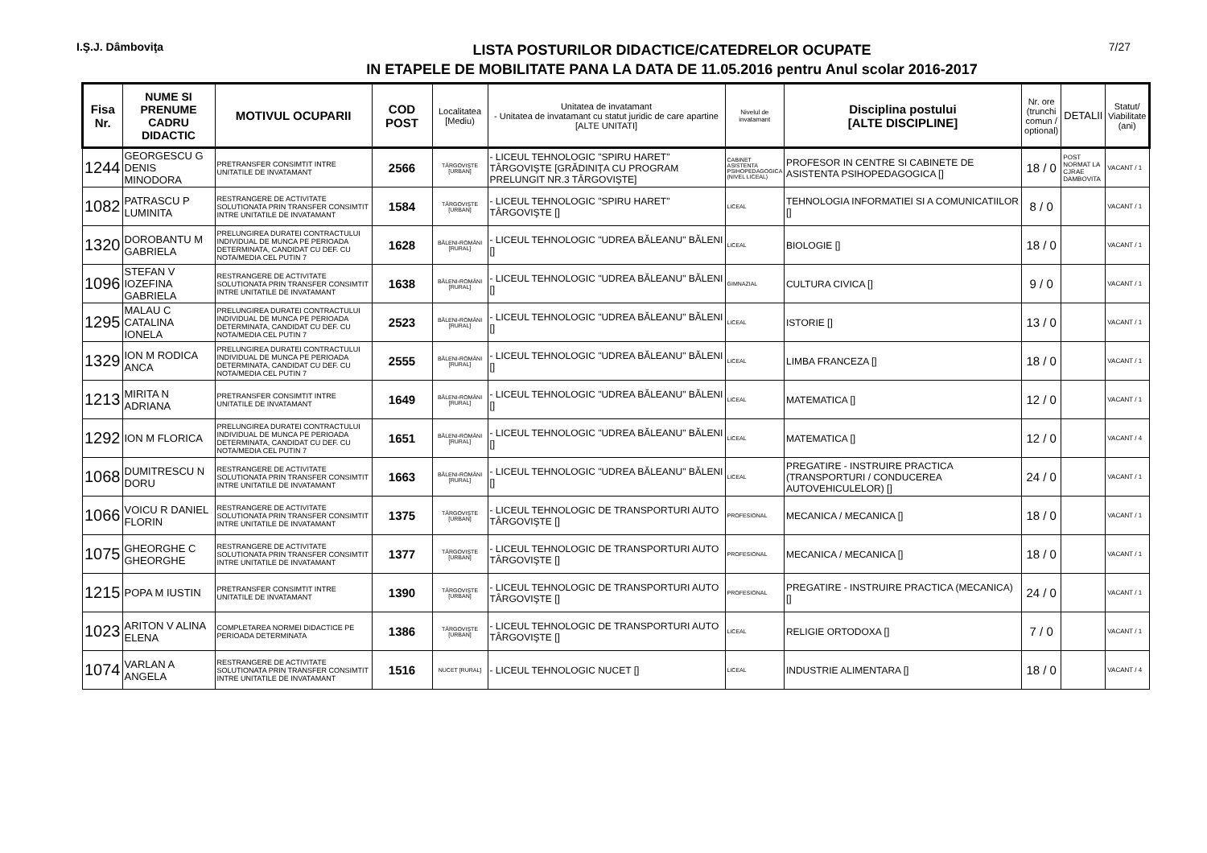I.Ş.J. Dâmboviţa
LISTA POSTURILOR DIDACTICE/CATEDRELOR OCUPATE
IN ETAPELE DE MOBILITATE PANA LA DATA DE 11.05.2016 pentru Anul scolar 2016-2017
7/27
| Fisa Nr. | NUME SI PRENUME CADRU DIDACTIC | MOTIVUL OCUPARII | COD POST | Localitatea [Mediu) | Unitatea de invatamant - Unitatea de invatamant cu statut juridic de care apartine [ALTE UNITATI] | Nivelul de invatamant | Disciplina postului [ALTE DISCIPLINE] | Nr. ore (trunchi comun / optional) | DETALII | Statut/ Viabilitate (ani) |
| --- | --- | --- | --- | --- | --- | --- | --- | --- | --- | --- |
| 1244 | GEORGESCU G DENIS MINODORA | PRETRANSFER CONSIMTIT INTRE UNITATILE DE INVATAMANT | 2566 | TÂRGOVIŞTE [URBAN] | - LICEUL TEHNOLOGIC "SPIRU HARET" TÂRGOVIŞTE [GRĂDINIŢA CU PROGRAM PRELUNGIT NR.3 TÂRGOVIŞTE] | CABINET ASISTENTA PSIHOPEDAGOGICA (NIVEL LICEAL) | PROFESOR IN CENTRE SI CABINETE DE ASISTENTA PSIHOPEDAGOGICA [] | 18 / 0 | POST NORMAT LA CJRAE DAMBOVITA | VACANT / 1 |
| 1082 | PATRASCU P LUMINITA | RESTRANGERE DE ACTIVITATE SOLUTIONATA PRIN TRANSFER CONSIMTIT INTRE UNITATILE DE INVATAMANT | 1584 | TÂRGOVIŞTE [URBAN] | - LICEUL TEHNOLOGIC "SPIRU HARET" TÂRGOVIŞTE [] | LICEAL | TEHNOLOGIA INFORMATIEI SI A COMUNICATIILOR [] | 8 / 0 | | VACANT / 1 |
| 1320 | DOROBANTU M GABRIELA | PRELUNGIREA DURATEI CONTRACTULUI INDIVIDUAL DE MUNCA PE PERIOADA DETERMINATA, CANDIDAT CU DEF. CU NOTA/MEDIA CEL PUTIN 7 | 1628 | BĂLENI-ROMÂNI [RURAL] | - LICEUL TEHNOLOGIC "UDREA BĂLEANU" BĂLENI [] | LICEAL | BIOLOGIE [] | 18 / 0 | | VACANT / 1 |
| 1096 | STEFAN V IOZEFINA GABRIELA | RESTRANGERE DE ACTIVITATE SOLUTIONATA PRIN TRANSFER CONSIMTIT INTRE UNITATILE DE INVATAMANT | 1638 | BĂLENI-ROMÂNI [RURAL] | - LICEUL TEHNOLOGIC "UDREA BĂLEANU" BĂLENI [] | GIMNAZIAL | CULTURA CIVICA [] | 9 / 0 | | VACANT / 1 |
| 1295 | MALAU C CATALINA IONELA | PRELUNGIREA DURATEI CONTRACTULUI INDIVIDUAL DE MUNCA PE PERIOADA DETERMINATA, CANDIDAT CU DEF. CU NOTA/MEDIA CEL PUTIN 7 | 2523 | BĂLENI-ROMÂNI [RURAL] | - LICEUL TEHNOLOGIC "UDREA BĂLEANU" BĂLENI [] | LICEAL | ISTORIE [] | 13 / 0 | | VACANT / 1 |
| 1329 | ION M RODICA ANCA | PRELUNGIREA DURATEI CONTRACTULUI INDIVIDUAL DE MUNCA PE PERIOADA DETERMINATA, CANDIDAT CU DEF. CU NOTA/MEDIA CEL PUTIN 7 | 2555 | BĂLENI-ROMÂNI [RURAL] | - LICEUL TEHNOLOGIC "UDREA BĂLEANU" BĂLENI [] | LICEAL | LIMBA FRANCEZA [] | 18 / 0 | | VACANT / 1 |
| 1213 | MIRITA N ADRIANA | PRETRANSFER CONSIMTIT INTRE UNITATILE DE INVATAMANT | 1649 | BĂLENI-ROMÂNI [RURAL] | - LICEUL TEHNOLOGIC "UDREA BĂLEANU" BĂLENI [] | LICEAL | MATEMATICA [] | 12 / 0 | | VACANT / 1 |
| 1292 | ION M FLORICA | PRELUNGIREA DURATEI CONTRACTULUI INDIVIDUAL DE MUNCA PE PERIOADA DETERMINATA, CANDIDAT CU DEF. CU NOTA/MEDIA CEL PUTIN 7 | 1651 | BĂLENI-ROMÂNI [RURAL] | - LICEUL TEHNOLOGIC "UDREA BĂLEANU" BĂLENI [] | LICEAL | MATEMATICA [] | 12 / 0 | | VACANT / 4 |
| 1068 | DUMITRESCU N DORU | RESTRANGERE DE ACTIVITATE SOLUTIONATA PRIN TRANSFER CONSIMTIT INTRE UNITATILE DE INVATAMANT | 1663 | BĂLENI-ROMÂNI [RURAL] | - LICEUL TEHNOLOGIC "UDREA BĂLEANU" BĂLENI [] | LICEAL | PREGATIRE - INSTRUIRE PRACTICA (TRANSPORTURI / CONDUCEREA AUTOVEHICULELOR) [] | 24 / 0 | | VACANT / 1 |
| 1066 | VOICU R DANIEL FLORIN | RESTRANGERE DE ACTIVITATE SOLUTIONATA PRIN TRANSFER CONSIMTIT INTRE UNITATILE DE INVATAMANT | 1375 | TÂRGOVIŞTE [URBAN] | - LICEUL TEHNOLOGIC DE TRANSPORTURI AUTO TÂRGOVIŞTE [] | PROFESIONAL | MECANICA / MECANICA [] | 18 / 0 | | VACANT / 1 |
| 1075 | GHEORGHE C GHEORGHE | RESTRANGERE DE ACTIVITATE SOLUTIONATA PRIN TRANSFER CONSIMTIT INTRE UNITATILE DE INVATAMANT | 1377 | TÂRGOVIŞTE [URBAN] | - LICEUL TEHNOLOGIC DE TRANSPORTURI AUTO TÂRGOVIŞTE [] | PROFESIONAL | MECANICA / MECANICA [] | 18 / 0 | | VACANT / 1 |
| 1215 | POPA M IUSTIN | PRETRANSFER CONSIMTIT INTRE UNITATILE DE INVATAMANT | 1390 | TÂRGOVIŞTE [URBAN] | - LICEUL TEHNOLOGIC DE TRANSPORTURI AUTO TÂRGOVIŞTE [] | PROFESIONAL | PREGATIRE - INSTRUIRE PRACTICA (MECANICA) [] | 24 / 0 | | VACANT / 1 |
| 1023 | ARITON V ALINA ELENA | COMPLETAREA NORMEI DIDACTICE PE PERIOADA DETERMINATA | 1386 | TÂRGOVIŞTE [URBAN] | - LICEUL TEHNOLOGIC DE TRANSPORTURI AUTO TÂRGOVIŞTE [] | LICEAL | RELIGIE ORTODOXA [] | 7 / 0 | | VACANT / 1 |
| 1074 | VARLAN A ANGELA | RESTRANGERE DE ACTIVITATE SOLUTIONATA PRIN TRANSFER CONSIMTIT INTRE UNITATILE DE INVATAMANT | 1516 | NUCET [RURAL] | - LICEUL TEHNOLOGIC NUCET [] | LICEAL | INDUSTRIE ALIMENTARA [] | 18 / 0 | | VACANT / 4 |